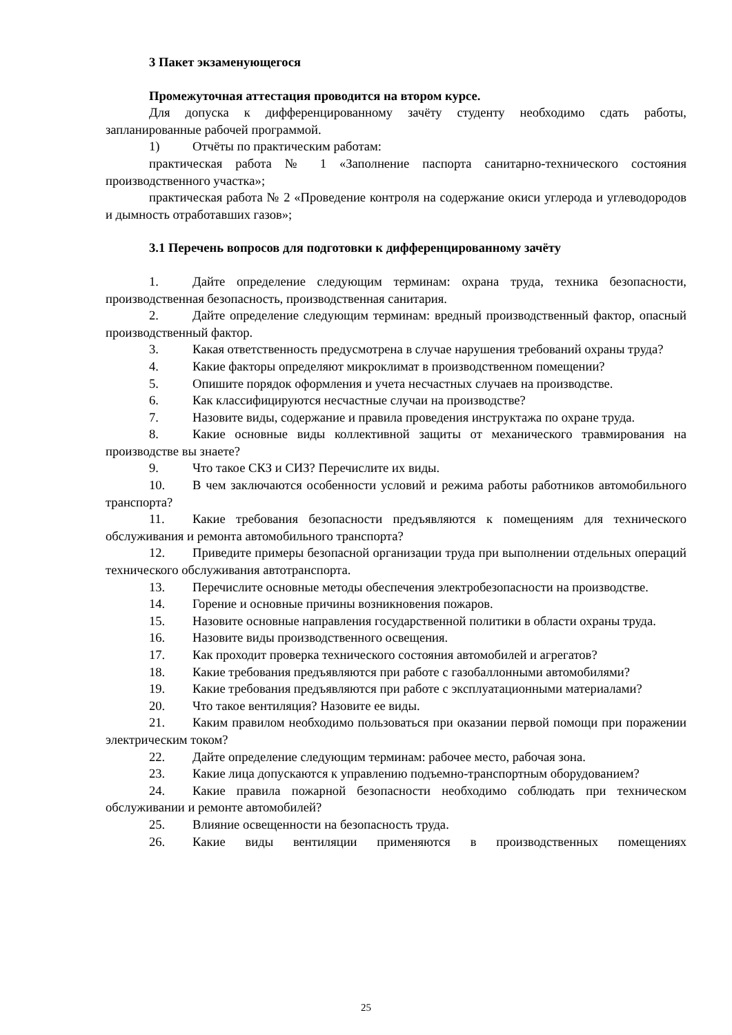3 Пакет экзаменующегося
Промежуточная аттестация проводится на втором курсе.
Для допуска к дифференцированному зачёту студенту необходимо сдать работы, запланированные рабочей программой.
1) Отчёты по практическим работам:
практическая работа № 1 «Заполнение паспорта санитарно-технического состояния производственного участка»;
практическая работа № 2 «Проведение контроля на содержание окиси углерода и углеводородов и дымность отработавших газов»;
3.1 Перечень вопросов для подготовки к дифференцированному зачёту
1. Дайте определение следующим терминам: охрана труда, техника безопасности, производственная безопасность, производственная санитария.
2. Дайте определение следующим терминам: вредный производственный фактор, опасный производственный фактор.
3. Какая ответственность предусмотрена в случае нарушения требований охраны труда?
4. Какие факторы определяют микроклимат в производственном помещении?
5. Опишите порядок оформления и учета несчастных случаев на производстве.
6. Как классифицируются несчастные случаи на производстве?
7. Назовите виды, содержание и правила проведения инструктажа по охране труда.
8. Какие основные виды коллективной защиты от механического травмирования на производстве вы знаете?
9. Что такое СКЗ и СИЗ? Перечислите их виды.
10. В чем заключаются особенности условий и режима работы работников автомобильного транспорта?
11. Какие требования безопасности предъявляются к помещениям для технического обслуживания и ремонта автомобильного транспорта?
12. Приведите примеры безопасной организации труда при выполнении отдельных операций технического обслуживания автотранспорта.
13. Перечислите основные методы обеспечения электробезопасности на производстве.
14. Горение и основные причины возникновения пожаров.
15. Назовите основные направления государственной политики в области охраны труда.
16. Назовите виды производственного освещения.
17. Как проходит проверка технического состояния автомобилей и агрегатов?
18. Какие требования предъявляются при работе с газобаллонными автомобилями?
19. Какие требования предъявляются при работе с эксплуатационными материалами?
20. Что такое вентиляция? Назовите ее виды.
21. Каким правилом необходимо пользоваться при оказании первой помощи при поражении электрическим током?
22. Дайте определение следующим терминам: рабочее место, рабочая зона.
23. Какие лица допускаются к управлению подъемно-транспортным оборудованием?
24. Какие правила пожарной безопасности необходимо соблюдать при техническом обслуживании и ремонте автомобилей?
25. Влияние освещенности на безопасность труда.
26. Какие виды вентиляции применяются в производственных помещениях
25